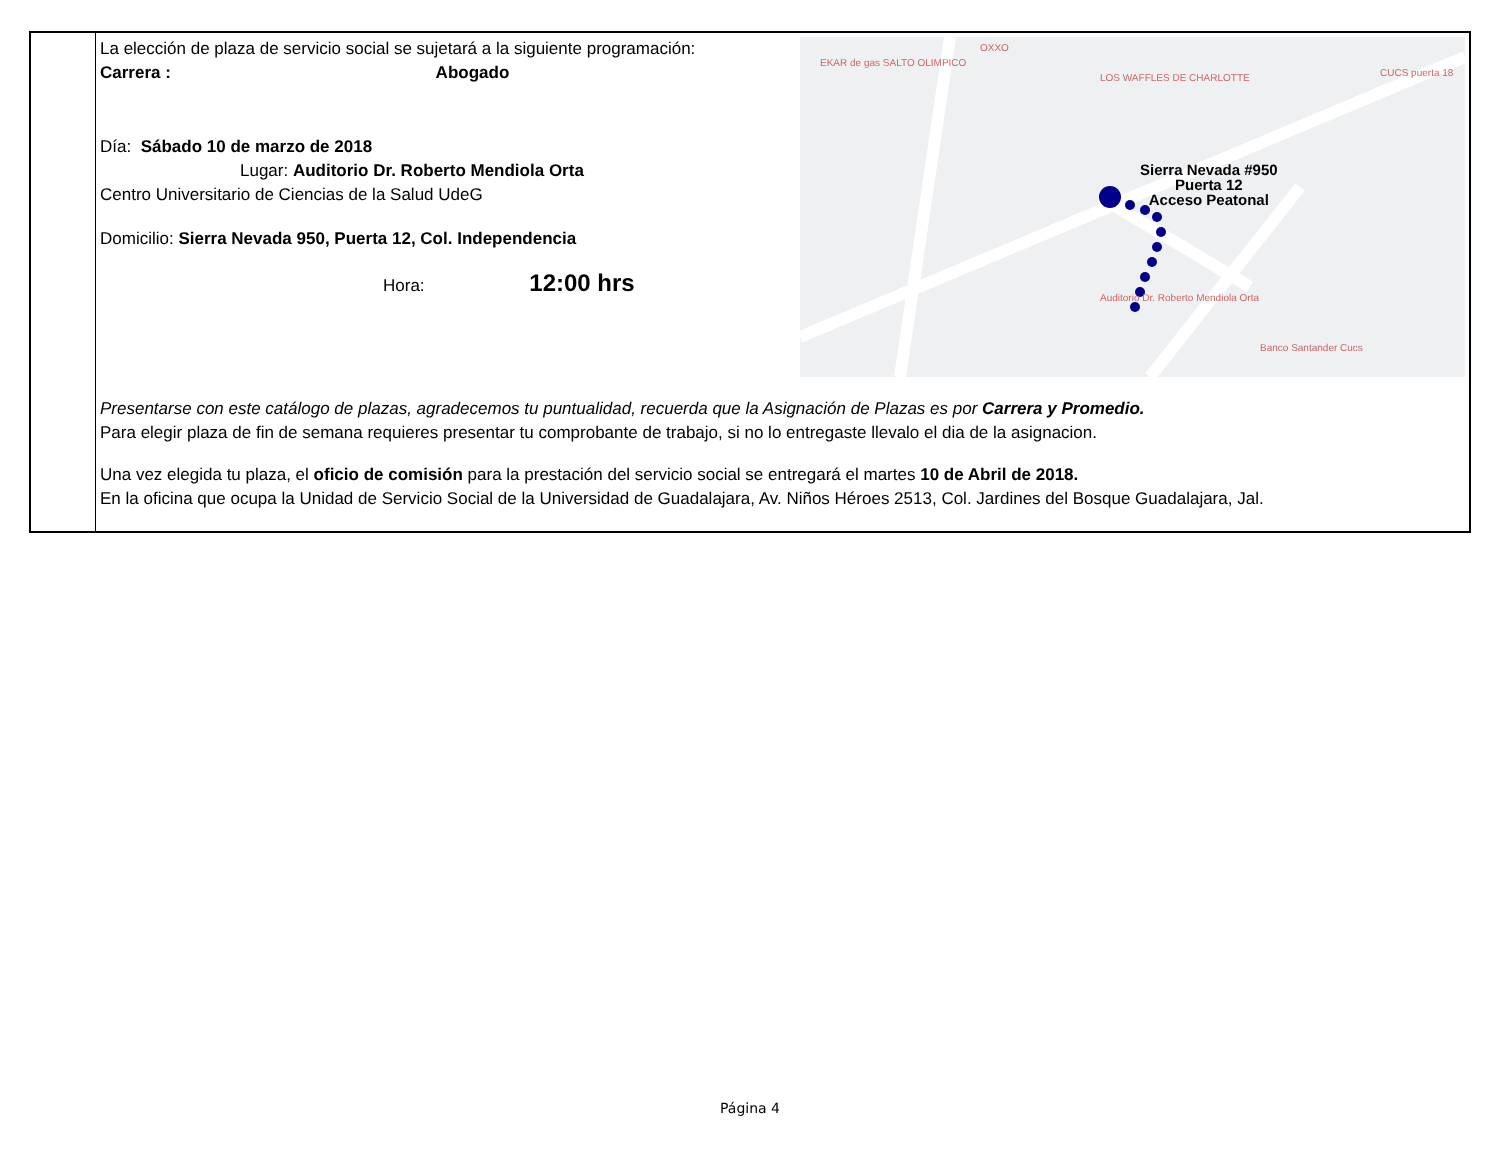| | La elección de plaza de servicio social se sujetará a la siguiente programación: Carrera : Abogado Día: Sábado 10 de marzo de 2018 Lugar: Auditorio Dr. Roberto Mendiola Orta Centro Universitario de Ciencias de la Salud UdeG Domicilio: Sierra Nevada 950, Puerta 12, Col. Independencia Hora: 12:00 hrs Sierra Nevada #950 Puerta 12 Acceso Peatonal EKAR de gas SALTO OLIMPICO OXXO LOS WAFFLES DE CHARLOTTE Auditorio Dr. Roberto Mendiola Orta Banco Santander Cucs CUCS puerta 18 Presentarse con este catálogo de plazas, agradecemos tu puntualidad, recuerda que la Asignación de Plazas es por Carrera y Promedio. Para elegir plaza de fin de semana requieres presentar tu comprobante de trabajo, si no lo entregaste llevalo el dia de la asignacion. Una vez elegida tu plaza, el oficio de comisión para la prestación del servicio social se entregará el martes 10 de Abril de 2018. En la oficina que ocupa la Unidad de Servicio Social de la Universidad de Guadalajara, Av. Niños Héroes 2513, Col. Jardines del Bosque Guadalajara, Jal. |
Página 4